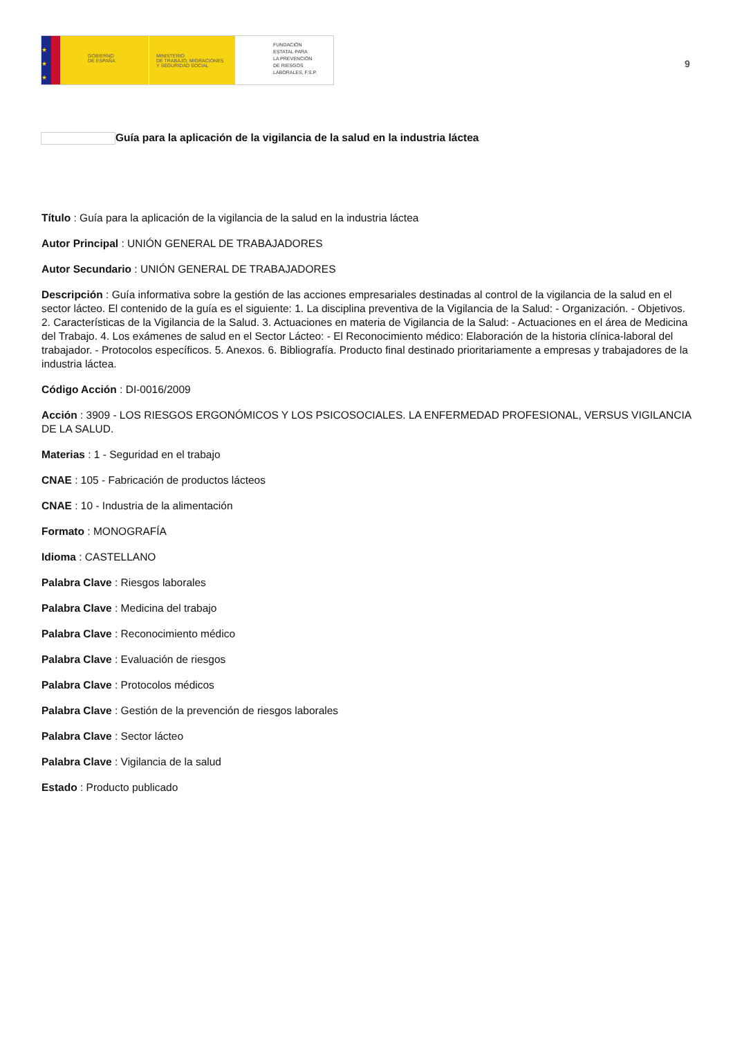★
★
★
GOBIERNO
DE ESPAÑA
MINISTERIO
DE TRABAJO, MIGRACIONES
Y SEGURIDAD SOCIAL
FUNDACIÓN
ESTATAL PARA
LA PREVENCIÓN
DE RIESGOS
LABORALES, F.S.P.
9
Guía para la aplicación de la vigilancia de la salud en la industria láctea
Título : Guía para la aplicación de la vigilancia de la salud en la industria láctea
Autor Principal : UNIÓN GENERAL DE TRABAJADORES
Autor Secundario : UNIÓN GENERAL DE TRABAJADORES
Descripción : Guía informativa sobre la gestión de las acciones empresariales destinadas al control de la vigilancia de la salud en el sector lácteo. El contenido de la guía es el siguiente: 1. La disciplina preventiva de la Vigilancia de la Salud: - Organización. - Objetivos. 2. Características de la Vigilancia de la Salud. 3. Actuaciones en materia de Vigilancia de la Salud: - Actuaciones en el área de Medicina del Trabajo. 4. Los exámenes de salud en el Sector Lácteo: - El Reconocimiento médico: Elaboración de la historia clínica-laboral del trabajador. - Protocolos específicos. 5. Anexos. 6. Bibliografía. Producto final destinado prioritariamente a empresas y trabajadores de la industria láctea.
Código Acción : DI-0016/2009
Acción : 3909 - LOS RIESGOS ERGONÓMICOS Y LOS PSICOSOCIALES. LA ENFERMEDAD PROFESIONAL, VERSUS VIGILANCIA DE LA SALUD.
Materias : 1 - Seguridad en el trabajo
CNAE : 105 - Fabricación de productos lácteos
CNAE : 10 - Industria de la alimentación
Formato : MONOGRAFÍA
Idioma : CASTELLANO
Palabra Clave : Riesgos laborales
Palabra Clave : Medicina del trabajo
Palabra Clave : Reconocimiento médico
Palabra Clave : Evaluación de riesgos
Palabra Clave : Protocolos médicos
Palabra Clave : Gestión de la prevención de riesgos laborales
Palabra Clave : Sector lácteo
Palabra Clave : Vigilancia de la salud
Estado : Producto publicado